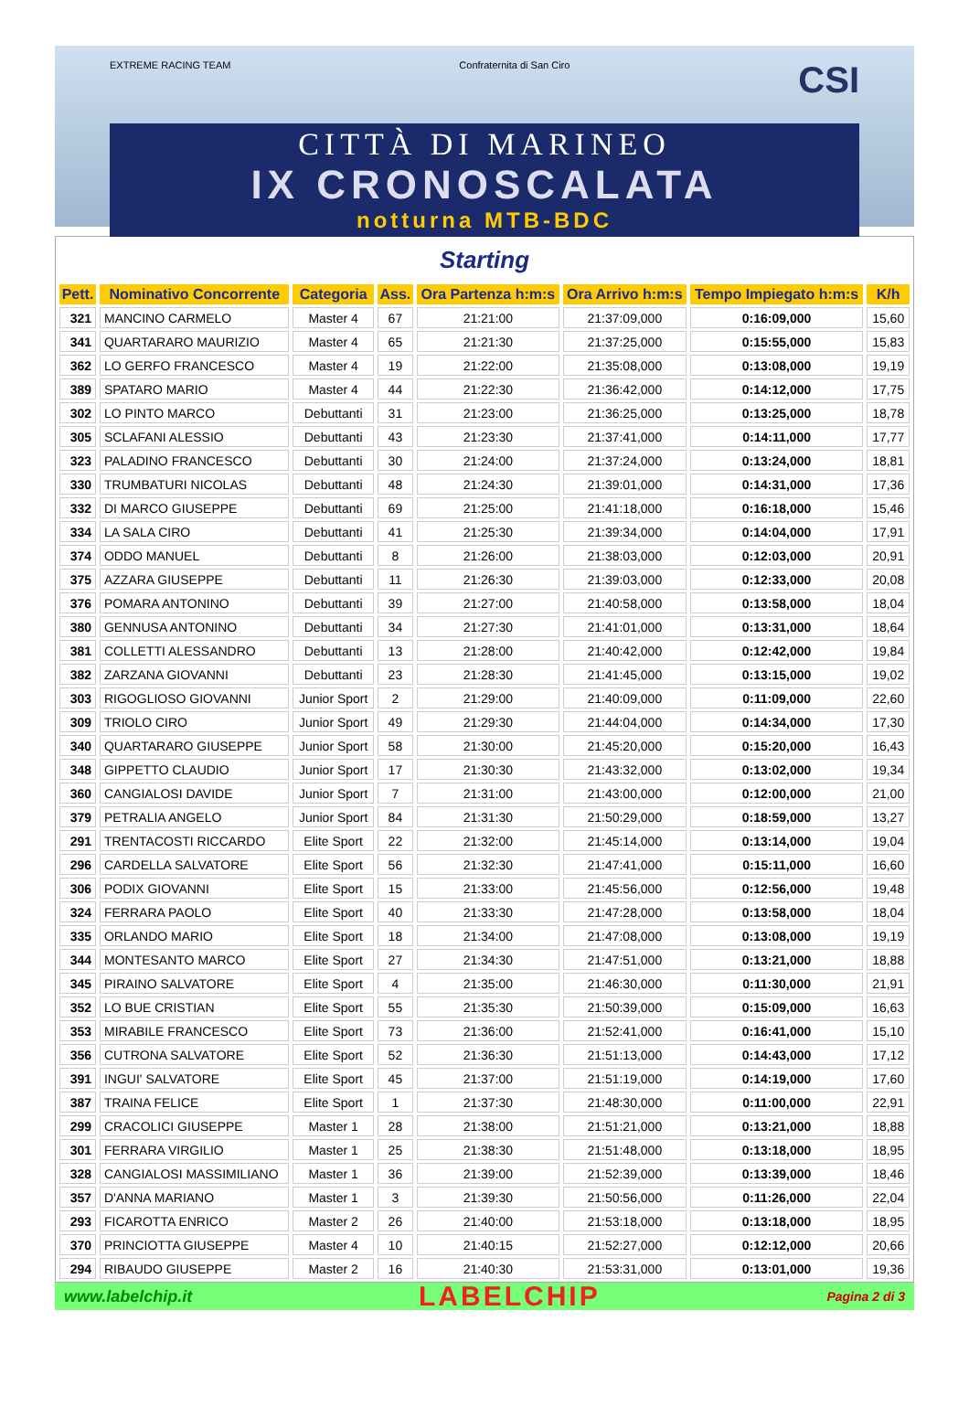EXTREME RACING TEAM Confraternita di San Ciro CSI
CITTÀ DI MARINEO
IX CRONOSCALATA
notturna MTB-BDC
Starting
| Pett. | Nominativo Concorrente | Categoria | Ass. | Ora Partenza h:m:s | Ora Arrivo h:m:s | Tempo Impiegato h:m:s | K/h |
| --- | --- | --- | --- | --- | --- | --- | --- |
| 321 | MANCINO CARMELO | Master 4 | 67 | 21:21:00 | 21:37:09,000 | 0:16:09,000 | 15,60 |
| 341 | QUARTARARO MAURIZIO | Master 4 | 65 | 21:21:30 | 21:37:25,000 | 0:15:55,000 | 15,83 |
| 362 | LO GERFO FRANCESCO | Master 4 | 19 | 21:22:00 | 21:35:08,000 | 0:13:08,000 | 19,19 |
| 389 | SPATARO MARIO | Master 4 | 44 | 21:22:30 | 21:36:42,000 | 0:14:12,000 | 17,75 |
| 302 | LO PINTO MARCO | Debuttanti | 31 | 21:23:00 | 21:36:25,000 | 0:13:25,000 | 18,78 |
| 305 | SCLAFANI ALESSIO | Debuttanti | 43 | 21:23:30 | 21:37:41,000 | 0:14:11,000 | 17,77 |
| 323 | PALADINO FRANCESCO | Debuttanti | 30 | 21:24:00 | 21:37:24,000 | 0:13:24,000 | 18,81 |
| 330 | TRUMBATURI NICOLAS | Debuttanti | 48 | 21:24:30 | 21:39:01,000 | 0:14:31,000 | 17,36 |
| 332 | DI MARCO GIUSEPPE | Debuttanti | 69 | 21:25:00 | 21:41:18,000 | 0:16:18,000 | 15,46 |
| 334 | LA SALA CIRO | Debuttanti | 41 | 21:25:30 | 21:39:34,000 | 0:14:04,000 | 17,91 |
| 374 | ODDO MANUEL | Debuttanti | 8 | 21:26:00 | 21:38:03,000 | 0:12:03,000 | 20,91 |
| 375 | AZZARA GIUSEPPE | Debuttanti | 11 | 21:26:30 | 21:39:03,000 | 0:12:33,000 | 20,08 |
| 376 | POMARA ANTONINO | Debuttanti | 39 | 21:27:00 | 21:40:58,000 | 0:13:58,000 | 18,04 |
| 380 | GENNUSA ANTONINO | Debuttanti | 34 | 21:27:30 | 21:41:01,000 | 0:13:31,000 | 18,64 |
| 381 | COLLETTI ALESSANDRO | Debuttanti | 13 | 21:28:00 | 21:40:42,000 | 0:12:42,000 | 19,84 |
| 382 | ZARZANA GIOVANNI | Debuttanti | 23 | 21:28:30 | 21:41:45,000 | 0:13:15,000 | 19,02 |
| 303 | RIGOGLIOSO GIOVANNI | Junior Sport | 2 | 21:29:00 | 21:40:09,000 | 0:11:09,000 | 22,60 |
| 309 | TRIOLO CIRO | Junior Sport | 49 | 21:29:30 | 21:44:04,000 | 0:14:34,000 | 17,30 |
| 340 | QUARTARARO GIUSEPPE | Junior Sport | 58 | 21:30:00 | 21:45:20,000 | 0:15:20,000 | 16,43 |
| 348 | GIPPETTO CLAUDIO | Junior Sport | 17 | 21:30:30 | 21:43:32,000 | 0:13:02,000 | 19,34 |
| 360 | CANGIALOSI DAVIDE | Junior Sport | 7 | 21:31:00 | 21:43:00,000 | 0:12:00,000 | 21,00 |
| 379 | PETRALIA ANGELO | Junior Sport | 84 | 21:31:30 | 21:50:29,000 | 0:18:59,000 | 13,27 |
| 291 | TRENTACOSTI RICCARDO | Elite Sport | 22 | 21:32:00 | 21:45:14,000 | 0:13:14,000 | 19,04 |
| 296 | CARDELLA SALVATORE | Elite Sport | 56 | 21:32:30 | 21:47:41,000 | 0:15:11,000 | 16,60 |
| 306 | PODIX GIOVANNI | Elite Sport | 15 | 21:33:00 | 21:45:56,000 | 0:12:56,000 | 19,48 |
| 324 | FERRARA PAOLO | Elite Sport | 40 | 21:33:30 | 21:47:28,000 | 0:13:58,000 | 18,04 |
| 335 | ORLANDO MARIO | Elite Sport | 18 | 21:34:00 | 21:47:08,000 | 0:13:08,000 | 19,19 |
| 344 | MONTESANTO MARCO | Elite Sport | 27 | 21:34:30 | 21:47:51,000 | 0:13:21,000 | 18,88 |
| 345 | PIRAINO SALVATORE | Elite Sport | 4 | 21:35:00 | 21:46:30,000 | 0:11:30,000 | 21,91 |
| 352 | LO BUE CRISTIAN | Elite Sport | 55 | 21:35:30 | 21:50:39,000 | 0:15:09,000 | 16,63 |
| 353 | MIRABILE FRANCESCO | Elite Sport | 73 | 21:36:00 | 21:52:41,000 | 0:16:41,000 | 15,10 |
| 356 | CUTRONA SALVATORE | Elite Sport | 52 | 21:36:30 | 21:51:13,000 | 0:14:43,000 | 17,12 |
| 391 | INGUI' SALVATORE | Elite Sport | 45 | 21:37:00 | 21:51:19,000 | 0:14:19,000 | 17,60 |
| 387 | TRAINA FELICE | Elite Sport | 1 | 21:37:30 | 21:48:30,000 | 0:11:00,000 | 22,91 |
| 299 | CRACOLICI GIUSEPPE | Master 1 | 28 | 21:38:00 | 21:51:21,000 | 0:13:21,000 | 18,88 |
| 301 | FERRARA VIRGILIO | Master 1 | 25 | 21:38:30 | 21:51:48,000 | 0:13:18,000 | 18,95 |
| 328 | CANGIALOSI MASSIMILIANO | Master 1 | 36 | 21:39:00 | 21:52:39,000 | 0:13:39,000 | 18,46 |
| 357 | D'ANNA MARIANO | Master 1 | 3 | 21:39:30 | 21:50:56,000 | 0:11:26,000 | 22,04 |
| 293 | FICAROTTA ENRICO | Master 2 | 26 | 21:40:00 | 21:53:18,000 | 0:13:18,000 | 18,95 |
| 370 | PRINCIOTTA GIUSEPPE | Master 4 | 10 | 21:40:15 | 21:52:27,000 | 0:12:12,000 | 20,66 |
| 294 | RIBAUDO GIUSEPPE | Master 2 | 16 | 21:40:30 | 21:53:31,000 | 0:13:01,000 | 19,36 |
www.labelchip.it LABELCHIP Pagina 2 di 3